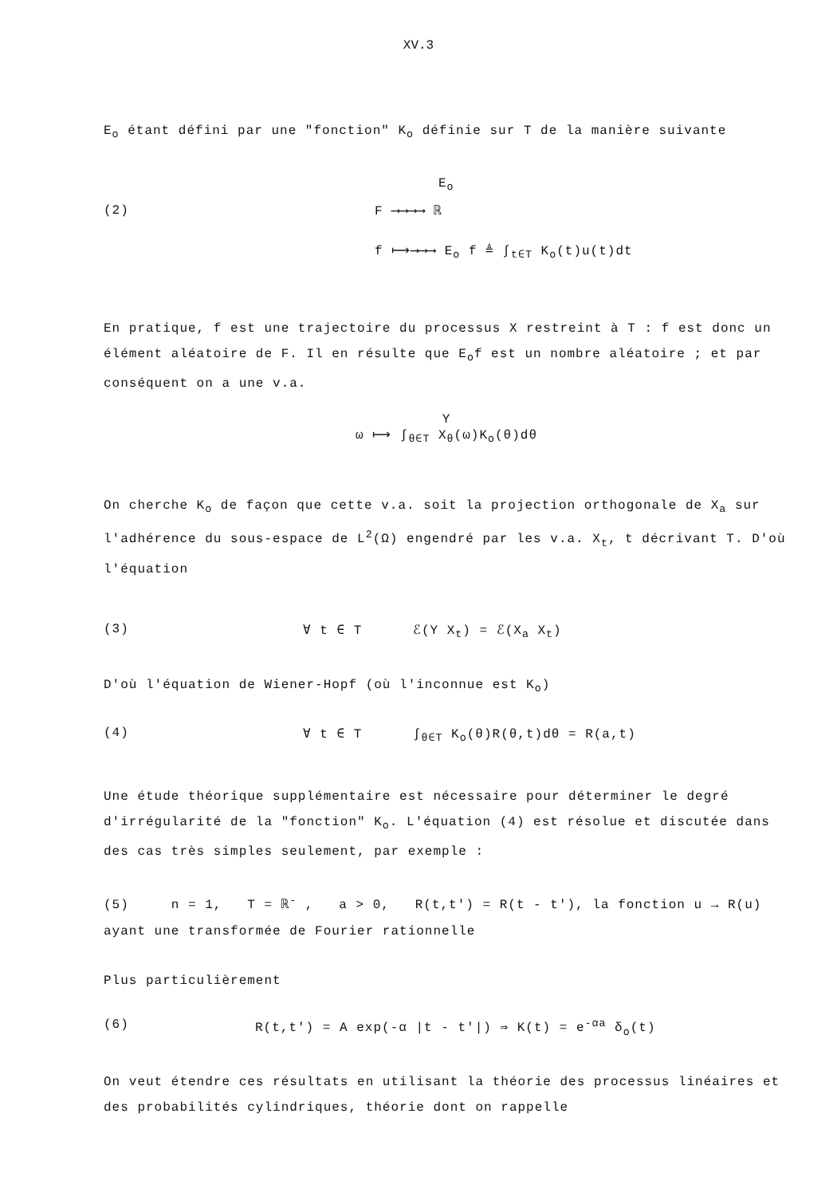XV.3
E<sub>o</sub> étant défini par une "fonction" K<sub>o</sub> définie sur T de la manière suivante
(2)
E<sub>o</sub>
F ⟶⟶⟶⟶ ℝ
f ⟼⟶⟶⟶ E<sub>o</sub> f ≜ ∫<sub>t∈T</sub> K<sub>o</sub>(t)u(t)dt
En pratique, f est une trajectoire du processus X restreint à T : f est donc un élément aléatoire de F. Il en résulte que E<sub>o</sub>f est un nombre aléatoire ; et par conséquent on a une v.a.
Y
ω ⟼ ∫<sub>θ∈T</sub> X<sub>θ</sub>(ω)K<sub>o</sub>(θ)dθ
On cherche K<sub>o</sub> de façon que cette v.a. soit la projection orthogonale de X<sub>a</sub> sur l'adhérence du sous-espace de L<sup>2</sup>(Ω) engendré par les v.a. X<sub>t</sub>, t décrivant T. D'où l'équation
(3) ∀ t ∈ T ℰ(Y X<sub>t</sub>) = ℰ(X<sub>a</sub> X<sub>t</sub>)
D'où l'équation de Wiener-Hopf (où l'inconnue est K<sub>o</sub>)
(4) ∀ t ∈ T ∫<sub>θ∈T</sub> K<sub>o</sub>(θ)R(θ,t)dθ = R(a,t)
Une étude théorique supplémentaire est nécessaire pour déterminer le degré d'irrégularité de la "fonction" K<sub>o</sub>. L'équation (4) est résolue et discutée dans des cas très simples seulement, par exemple :
(5) n = 1, T = ℝ<sup>-</sup> , a > 0, R(t,t') = R(t - t'), la fonction u → R(u) ayant une transformée de Fourier rationnelle
Plus particulièrement
(6) R(t,t') = A exp(-α |t - t'|) ⇒ K(t) = e<sup>-αa</sup> δ<sub>o</sub>(t)
On veut étendre ces résultats en utilisant la théorie des processus linéaires et des probabilités cylindriques, théorie dont on rappelle